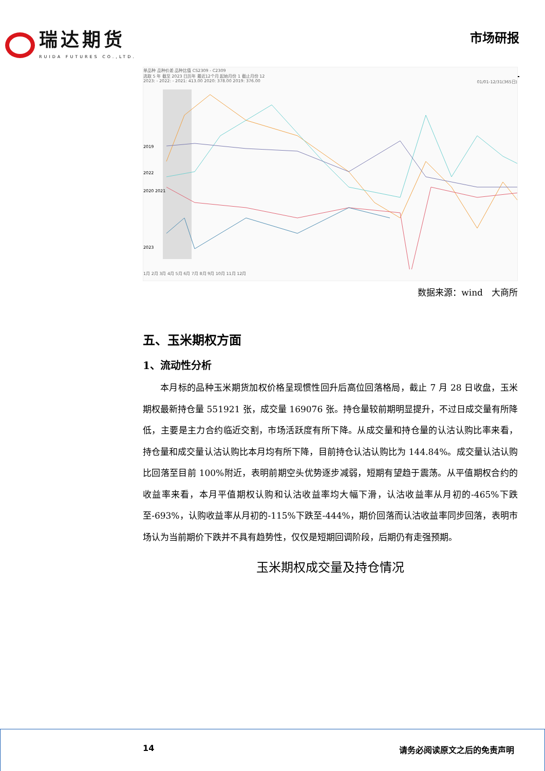瑞达期货
RUIDA FUTURES CO.,LTD.
市场研报
单品种 品种价差 品种比值 CS2309 - C2309
选取 5 年 截至 2023 日历年 最近12个月 起始月份 1 截止月份 12
2023: - 2022: - 2021: 413.00 2020: 378.00 2019: 376.00 01/01-12/31(365日)
2019
2022
2020 2021
2023
1月 2月 3月 4月 5月 6月 7月 8月 9月 10月 11月 12月
数据来源：wind　大商所
五、玉米期权方面
1、流动性分析
本月标的品种玉米期货加权价格呈现惯性回升后高位回落格局，截止 7 月 28 日收盘，玉米期权最新持仓量 551921 张，成交量 169076 张。持仓量较前期明显提升，不过日成交量有所降低，主要是主力合约临近交割，市场活跃度有所下降。从成交量和持仓量的认沽认购比率来看，持仓量和成交量认沽认购比本月均有所下降，目前持仓认沽认购比为 144.84%。成交量认沽认购比回落至目前 100%附近，表明前期空头优势逐步减弱，短期有望趋于震荡。从平值期权合约的收益率来看，本月平值期权认购和认沽收益率均大幅下滑，认沽收益率从月初的-465%下跌至-693%，认购收益率从月初的-115%下跌至-444%，期价回落而认沽收益率同步回落，表明市场认为当前期价下跌并不具有趋势性，仅仅是短期回调阶段，后期仍有走强预期。
玉米期权成交量及持仓情况
14 请务必阅读原文之后的免责声明